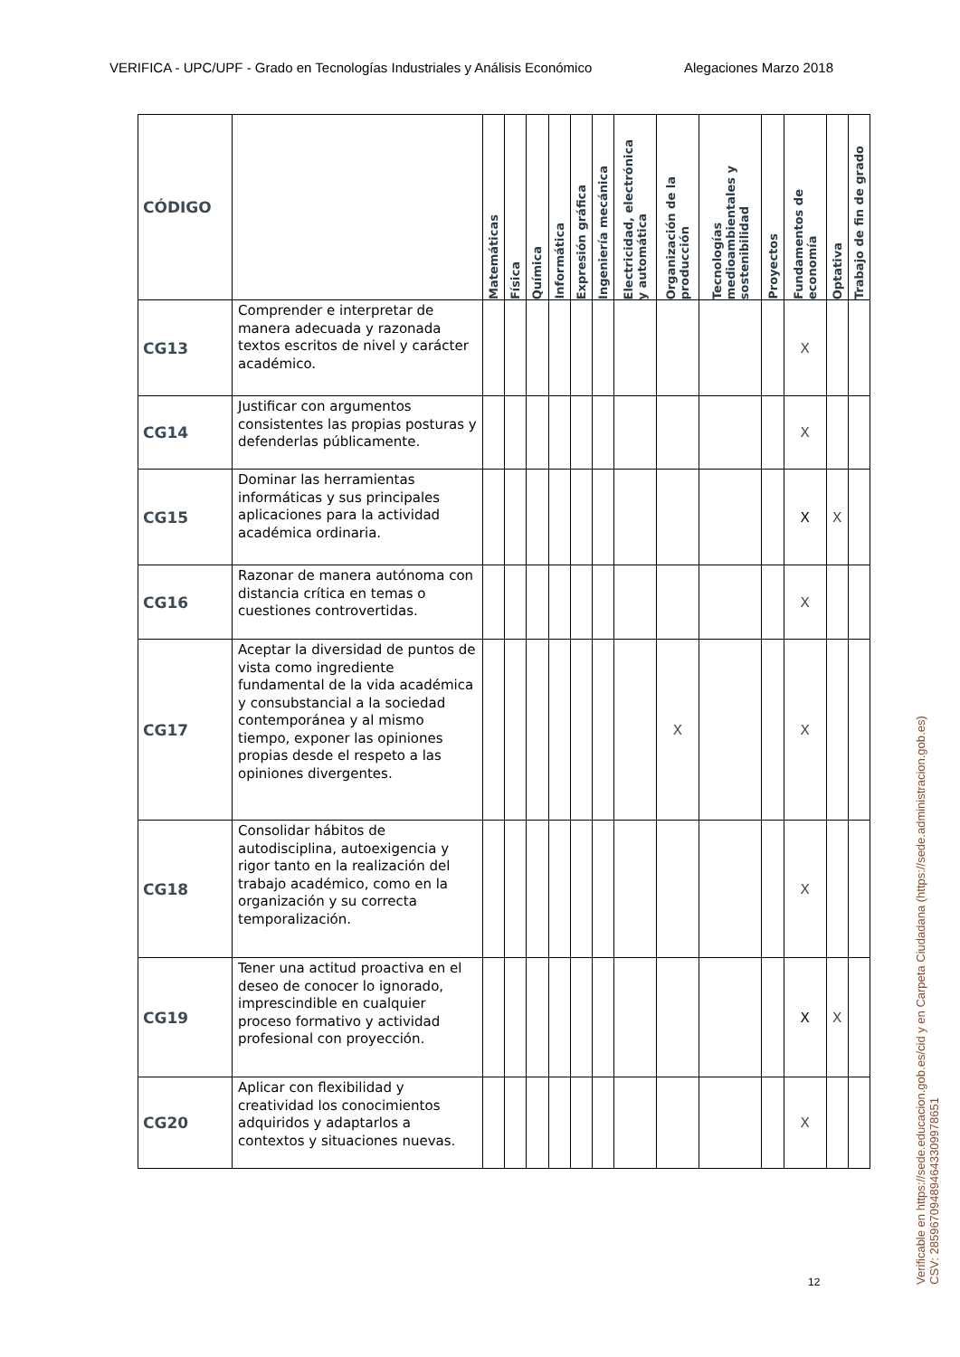VERIFICA - UPC/UPF - Grado en Tecnologías Industriales y Análisis Económico Alegaciones Marzo 2018
| CÓDIGO | | Matemáticas | Física | Química | Informática | Expresión gráfica | Ingeniería mecánica | Electricidad, electrónica y automática | Organización de la producción | Tecnologías medioambientales y sostenibilidad | Proyectos | Fundamentos de economía | Optativa | Trabajo de fin de grado |
| --- | --- | --- | --- | --- | --- | --- | --- | --- | --- | --- | --- | --- | --- | --- |
| CG13 | Comprender e interpretar de manera adecuada y razonada textos escritos de nivel y carácter académico. | | | | | | | | | | | X | | |
| CG14 | Justificar con argumentos consistentes las propias posturas y defenderlas públicamente. | | | | | | | | | | | X | | |
| CG15 | Dominar las herramientas informáticas y sus principales aplicaciones para la actividad académica ordinaria. | | | | | | | | | | | X | X | |
| CG16 | Razonar de manera autónoma con distancia crítica en temas o cuestiones controvertidas. | | | | | | | | | | | X | | |
| CG17 | Aceptar la diversidad de puntos de vista como ingrediente fundamental de la vida académica y consubstancial a la sociedad contemporánea y al mismo tiempo, exponer las opiniones propias desde el respeto a las opiniones divergentes. | | | | | | | | X | | | X | | |
| CG18 | Consolidar hábitos de autodisciplina, autoexigencia y rigor tanto en la realización del trabajo académico, como en la organización y su correcta temporalización. | | | | | | | | | | | X | | |
| CG19 | Tener una actitud proactiva en el deseo de conocer lo ignorado, imprescindible en cualquier proceso formativo y actividad profesional con proyección. | | | | | | | | | | | X | X | |
| CG20 | Aplicar con flexibilidad y creatividad los conocimientos adquiridos y adaptarlos a contextos y situaciones nuevas. | | | | | | | | | | | X | | |
12
Verificable en https://sede.educacion.gob.es/cid y en Carpeta Ciudadana (https://sede.administracion.gob.es)
CSV: 285967094894643309978651